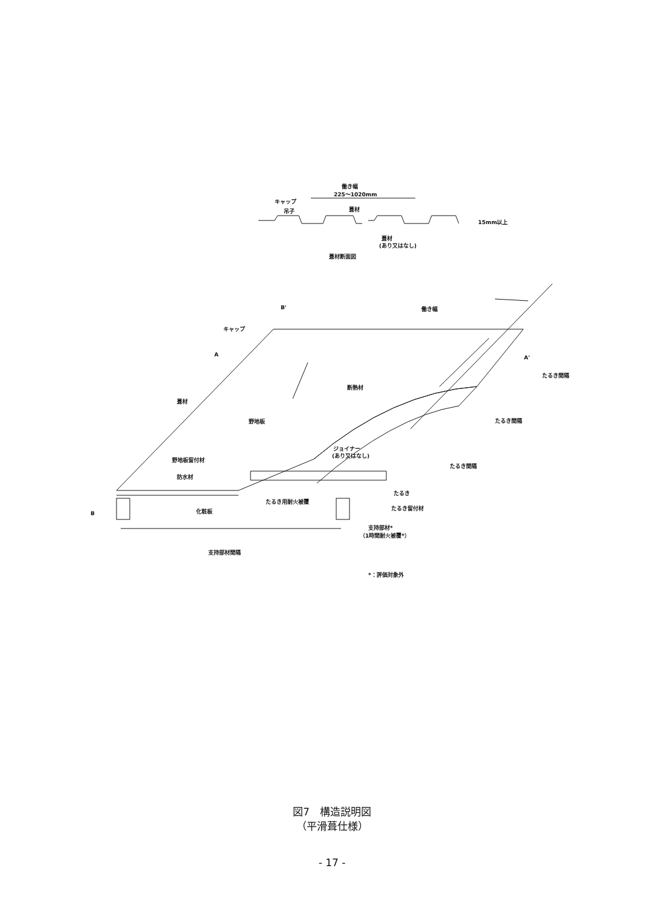働き幅
225～1020mm
キャップ
吊子
葺材
15mm以上
葺材
(あり又はなし)
葺材断面図
B'
働き幅
キャップ
A
A'
断熱材
葺材
野地板
ジョイナー
(あり又はなし)
野地板留付材
防水材
たるき
たるき用耐火被覆
たるき留付材
B
化粧板
支持部材*
（1時間耐火被覆*）
支持部材間隔
たるき間隔
たるき間隔
たるき間隔
*：評価対象外
図7　構造説明図
（平滑葺仕様）
- 17 -